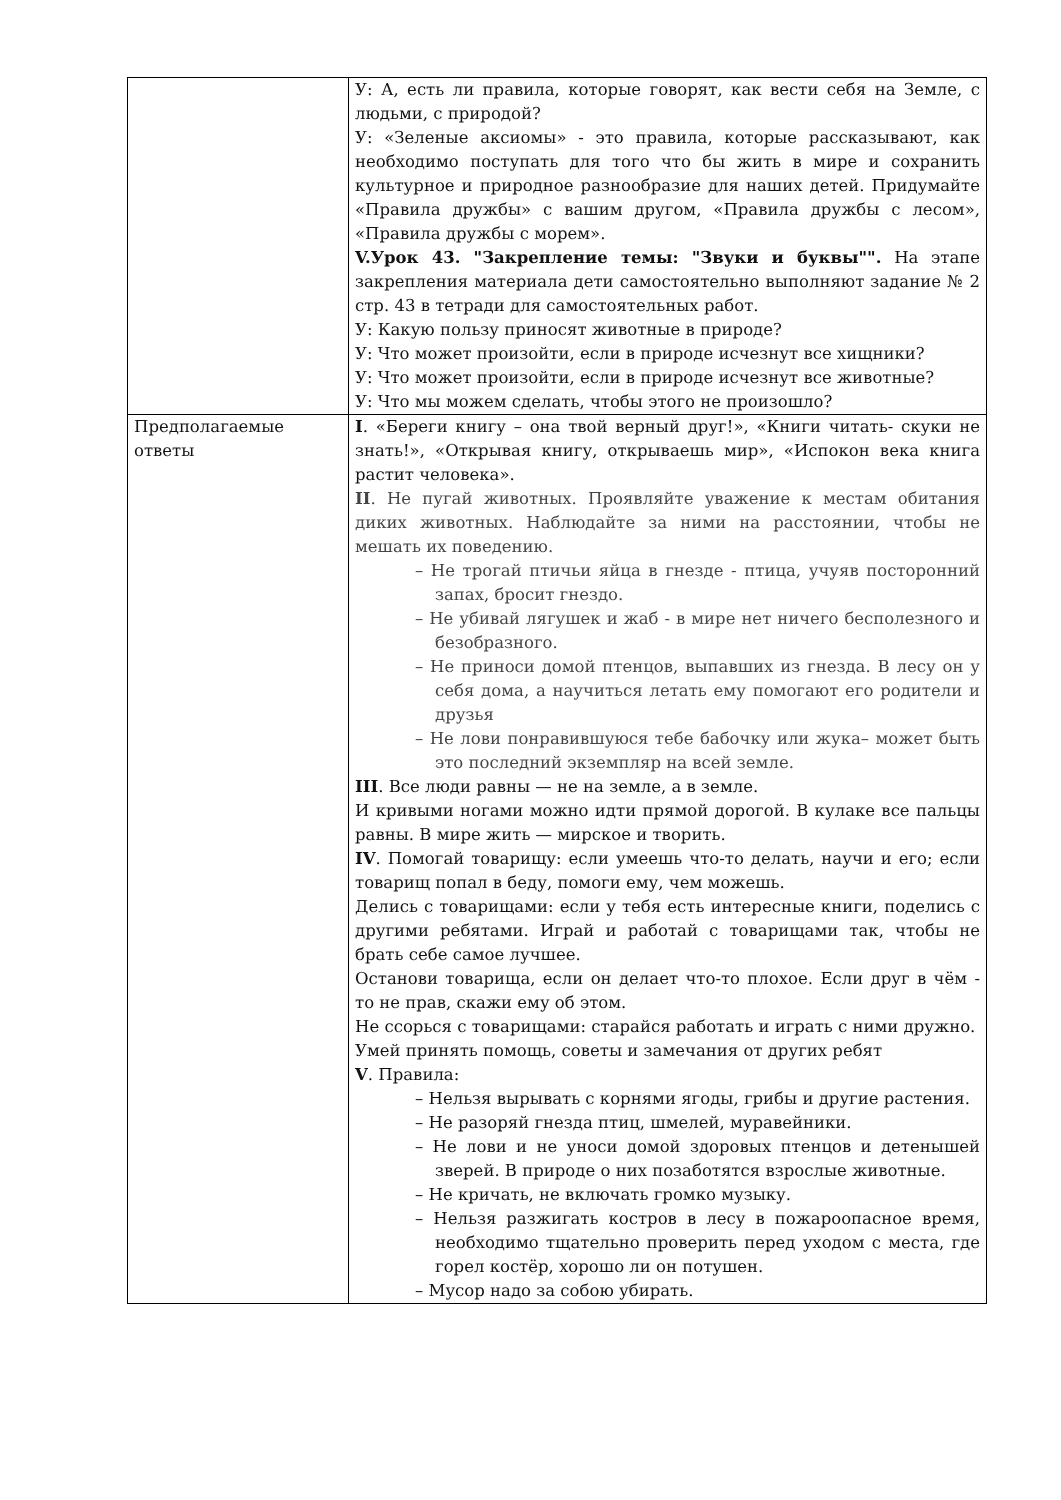| | У: А, есть ли правила, которые говорят, как вести себя на Земле, с людьми, с природой? У: «Зеленые аксиомы» - это правила, которые рассказывают, как необходимо поступать для того что бы жить в мире и сохранить культурное и природное разнообразие для наших детей. Придумайте «Правила дружбы» с вашим другом, «Правила дружбы с лесом», «Правила дружбы с морем». V.Урок 43. "Закрепление темы: "Звуки и буквы"". На этапе закрепления материала дети самостоятельно выполняют задание № 2 стр. 43 в тетради для самостоятельных работ. У: Какую пользу приносят животные в природе? У: Что может произойти, если в природе исчезнут все хищники? У: Что может произойти, если в природе исчезнут все животные? У: Что мы можем сделать, чтобы этого не произошло? |
| Предполагаемые ответы | I . «Береги книгу – она твой верный друг!», «Книги читать- скуки не знать!», «Открывая книгу, открываешь мир», «Испокон века книга растит человека». II . Не пугай животных. Проявляйте уважение к местам обитания диких животных. Наблюдайте за ними на расстоянии, чтобы не мешать их поведению. – Не трогай птичьи яйца в гнезде - птица, учуяв посторонний запах, бросит гнездо. – Не убивай лягушек и жаб - в мире нет ничего бесполезного и безобразного. – Не приноси домой птенцов, выпавших из гнезда. В лесу он у себя дома, а научиться летать ему помогают его родители и друзья – Не лови понравившуюся тебе бабочку или жука– может быть это последний экземпляр на всей земле. III . Все люди равны — не на земле, а в земле. И кривыми ногами можно идти прямой дорогой. В кулаке все пальцы равны. В мире жить — мирское и творить. IV . Помогай товарищу: если умеешь что-то делать, научи и его; если товарищ попал в беду, помоги ему, чем можешь. Делись с товарищами: если у тебя есть интересные книги, поделись с другими ребятами. Играй и работай с товарищами так, чтобы не брать себе самое лучшее. Останови товарища, если он делает что-то плохое. Если друг в чём - то не прав, скажи ему об этом. Не ссорься с товарищами: старайся работать и играть с ними дружно. Умей принять помощь, советы и замечания от других ребят V . Правила: – Нельзя вырывать с корнями ягоды, грибы и другие растения. – Не разоряй гнезда птиц, шмелей, муравейники. – Не лови и не уноси домой здоровых птенцов и детенышей зверей. В природе о них позаботятся взрослые животные. – Не кричать, не включать громко музыку. – Нельзя разжигать костров в лесу в пожароопасное время, необходимо тщательно проверить перед уходом с места, где горел костёр, хорошо ли он потушен. – Мусор надо за собою убирать. |